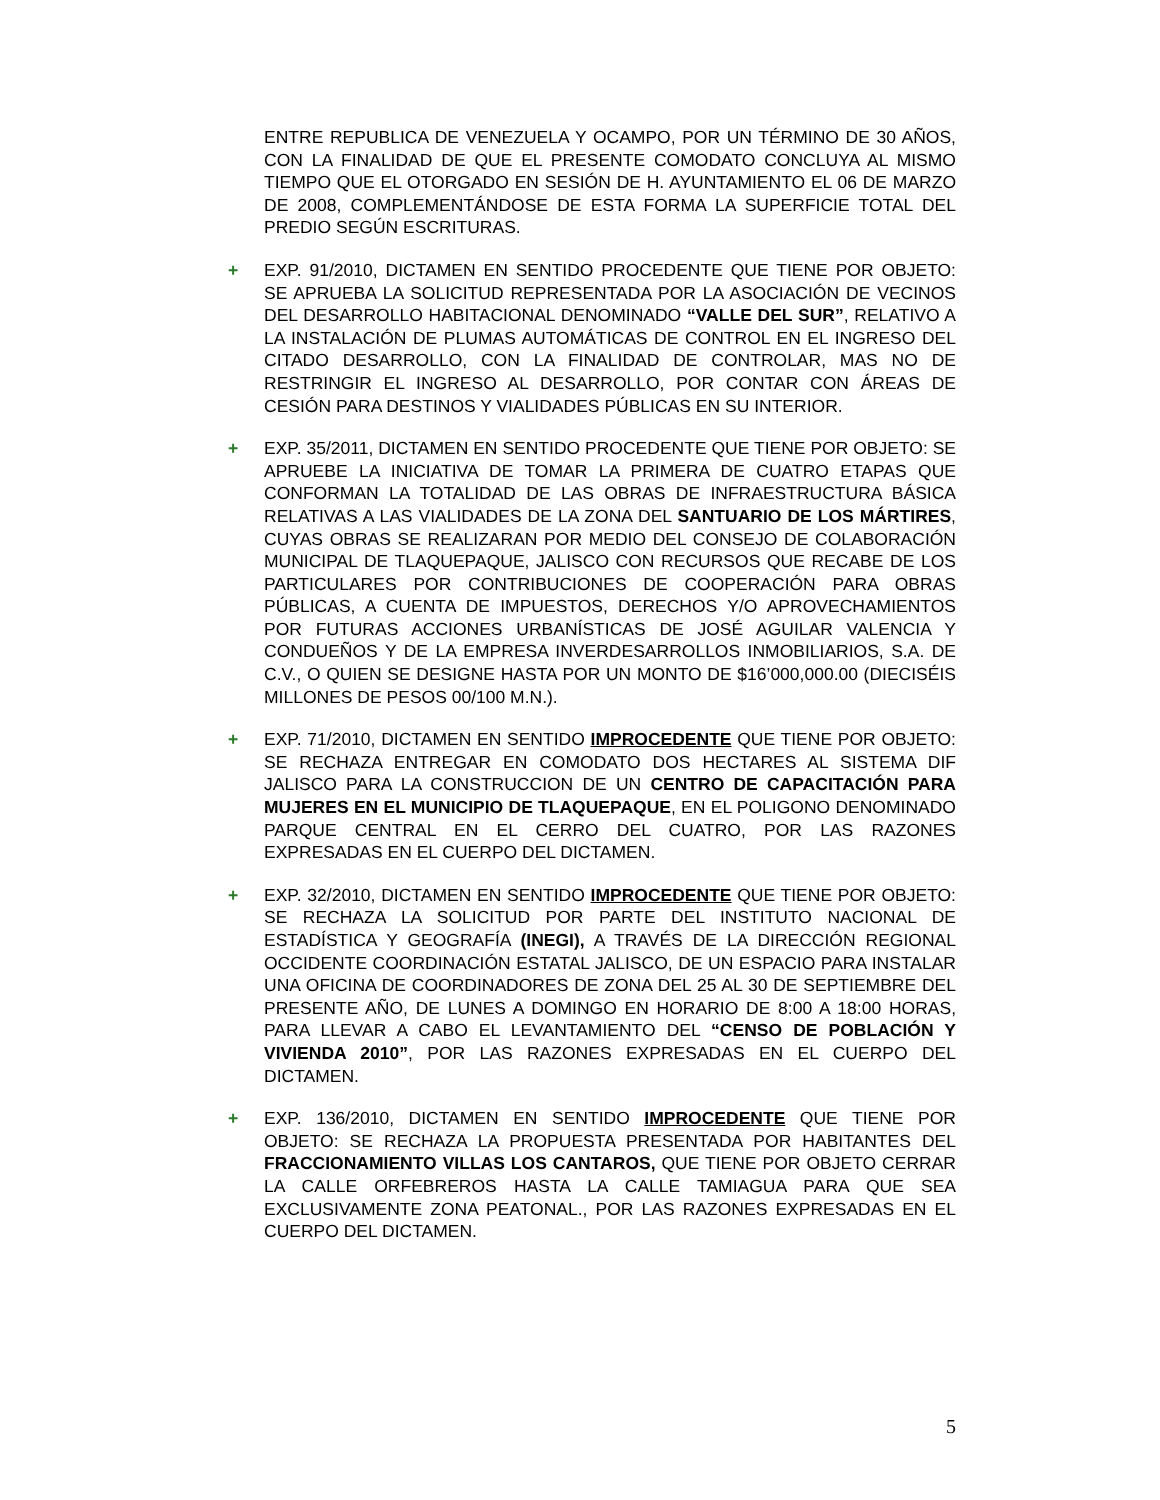ENTRE REPUBLICA DE VENEZUELA Y OCAMPO, POR UN TÉRMINO DE 30 AÑOS, CON LA FINALIDAD DE QUE EL PRESENTE COMODATO CONCLUYA AL MISMO TIEMPO QUE EL OTORGADO EN SESIÓN DE H. AYUNTAMIENTO EL 06 DE MARZO DE 2008, COMPLEMENTÁNDOSE DE ESTA FORMA LA SUPERFICIE TOTAL DEL PREDIO SEGÚN ESCRITURAS.
+ EXP. 91/2010, DICTAMEN EN SENTIDO PROCEDENTE QUE TIENE POR OBJETO: SE APRUEBA LA SOLICITUD REPRESENTADA POR LA ASOCIACIÓN DE VECINOS DEL DESARROLLO HABITACIONAL DENOMINADO “VALLE DEL SUR”, RELATIVO A LA INSTALACIÓN DE PLUMAS AUTOMÁTICAS DE CONTROL EN EL INGRESO DEL CITADO DESARROLLO, CON LA FINALIDAD DE CONTROLAR, MAS NO DE RESTRINGIR EL INGRESO AL DESARROLLO, POR CONTAR CON ÁREAS DE CESIÓN PARA DESTINOS Y VIALIDADES PÚBLICAS EN SU INTERIOR.
+ EXP. 35/2011, DICTAMEN EN SENTIDO PROCEDENTE QUE TIENE POR OBJETO: SE APRUEBE LA INICIATIVA DE TOMAR LA PRIMERA DE CUATRO ETAPAS QUE CONFORMAN LA TOTALIDAD DE LAS OBRAS DE INFRAESTRUCTURA BÁSICA RELATIVAS A LAS VIALIDADES DE LA ZONA DEL SANTUARIO DE LOS MÁRTIRES, CUYAS OBRAS SE REALIZARAN POR MEDIO DEL CONSEJO DE COLABORACIÓN MUNICIPAL DE TLAQUEPAQUE, JALISCO CON RECURSOS QUE RECABE DE LOS PARTICULARES POR CONTRIBUCIONES DE COOPERACIÓN PARA OBRAS PÚBLICAS, A CUENTA DE IMPUESTOS, DERECHOS Y/O APROVECHAMIENTOS POR FUTURAS ACCIONES URBANÍSTICAS DE JOSÉ AGUILAR VALENCIA Y CONDUEÑOS Y DE LA EMPRESA INVERDESARROLLOS INMOBILIARIOS, S.A. DE C.V., O QUIEN SE DESIGNE HASTA POR UN MONTO DE $16’000,000.00 (DIECISÉIS MILLONES DE PESOS 00/100 M.N.).
+ EXP. 71/2010, DICTAMEN EN SENTIDO IMPROCEDENTE QUE TIENE POR OBJETO: SE RECHAZA ENTREGAR EN COMODATO DOS HECTARES AL SISTEMA DIF JALISCO PARA LA CONSTRUCCION DE UN CENTRO DE CAPACITACIÓN PARA MUJERES EN EL MUNICIPIO DE TLAQUEPAQUE, EN EL POLIGONO DENOMINADO PARQUE CENTRAL EN EL CERRO DEL CUATRO, POR LAS RAZONES EXPRESADAS EN EL CUERPO DEL DICTAMEN.
+ EXP. 32/2010, DICTAMEN EN SENTIDO IMPROCEDENTE QUE TIENE POR OBJETO: SE RECHAZA LA SOLICITUD POR PARTE DEL INSTITUTO NACIONAL DE ESTADÍSTICA Y GEOGRAFÍA (INEGI), A TRAVÉS DE LA DIRECCIÓN REGIONAL OCCIDENTE COORDINACIÓN ESTATAL JALISCO, DE UN ESPACIO PARA INSTALAR UNA OFICINA DE COORDINADORES DE ZONA DEL 25 AL 30 DE SEPTIEMBRE DEL PRESENTE AÑO, DE LUNES A DOMINGO EN HORARIO DE 8:00 A 18:00 HORAS, PARA LLEVAR A CABO EL LEVANTAMIENTO DEL “CENSO DE POBLACIÓN Y VIVIENDA 2010”, POR LAS RAZONES EXPRESADAS EN EL CUERPO DEL DICTAMEN.
+ EXP. 136/2010, DICTAMEN EN SENTIDO IMPROCEDENTE QUE TIENE POR OBJETO: SE RECHAZA LA PROPUESTA PRESENTADA POR HABITANTES DEL FRACCIONAMIENTO VILLAS LOS CANTAROS, QUE TIENE POR OBJETO CERRAR LA CALLE ORFEBREROS HASTA LA CALLE TAMIAGUA PARA QUE SEA EXCLUSIVAMENTE ZONA PEATONAL., POR LAS RAZONES EXPRESADAS EN EL CUERPO DEL DICTAMEN.
5